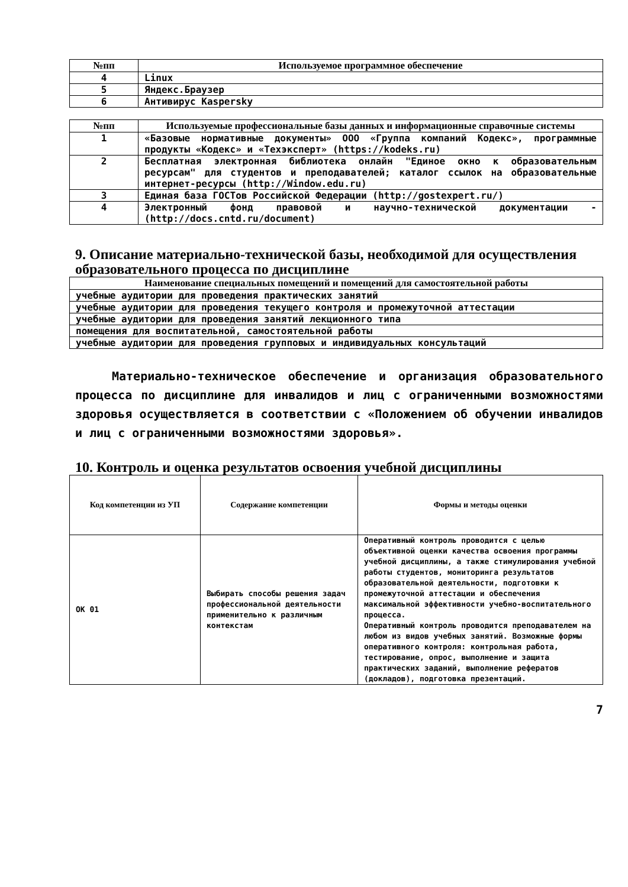| №пп | Используемое программное обеспечение |
| --- | --- |
| 4 | Linux |
| 5 | Яндекс.Браузер |
| 6 | Антивирус Kaspersky |
| №пп | Используемые профессиональные базы данных и информационные справочные системы |
| --- | --- |
| 1 | «Базовые нормативные документы» ООО «Группа компаний Кодекс», программные продукты «Кодекс» и «Техэксперт» (https://kodeks.ru) |
| 2 | Бесплатная электронная библиотека онлайн "Единое окно к образовательным ресурсам" для студентов и преподавателей; каталог ссылок на образовательные интернет-ресурсы (http://Window.edu.ru) |
| 3 | Единая база ГОСТов Российской Федерации (http://gostexpert.ru/) |
| 4 | Электронный фонд правовой и научно-технической документации - (http://docs.cntd.ru/document) |
9. Описание материально-технической базы, необходимой для осуществления образовательного процесса по дисциплине
| Наименование специальных помещений и помещений для самостоятельной работы |
| --- |
| учебные аудитории для проведения практических занятий |
| учебные аудитории для проведения текущего контроля и промежуточной аттестации |
| учебные аудитории для проведения занятий лекционного типа |
| помещения для воспитательной, самостоятельной работы |
| учебные аудитории для проведения групповых и индивидуальных консультаций |
Материально-техническое обеспечение и организация образовательного процесса по дисциплине для инвалидов и лиц с ограниченными возможностями здоровья осуществляется в соответствии с «Положением об обучении инвалидов и лиц с ограниченными возможностями здоровья».
10. Контроль и оценка результатов освоения учебной дисциплины
| Код компетенции из УП | Содержание компетенции | Формы и методы оценки |
| --- | --- | --- |
| ОК 01 | Выбирать способы решения задач профессиональной деятельности применительно к различным контекстам | Оперативный контроль проводится с целью объективной оценки качества освоения программы учебной дисциплины, а также стимулирования учебной работы студентов, мониторинга результатов образовательной деятельности, подготовки к промежуточной аттестации и обеспечения максимальной эффективности учебно-воспитательного процесса. Оперативный контроль проводится преподавателем на любом из видов учебных занятий. Возможные формы оперативного контроля: контрольная работа, тестирование, опрос, выполнение и защита практических заданий, выполнение рефератов (докладов), подготовка презентаций. |
7